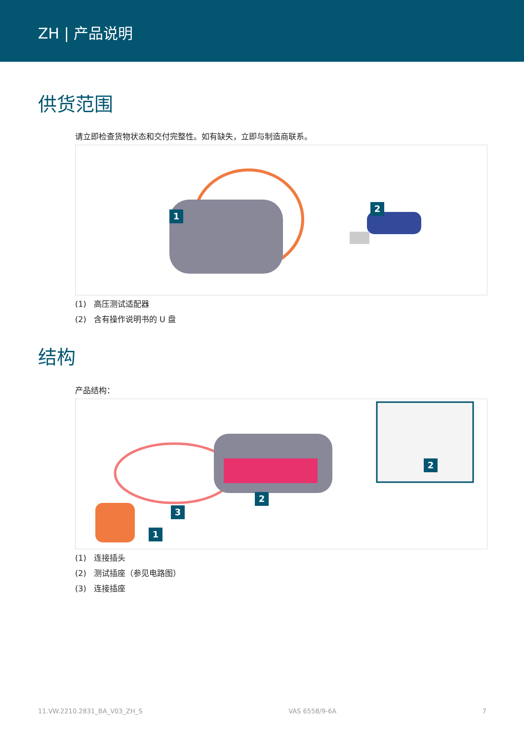ZH | 产品说明
供货范围
请立即检查货物状态和交付完整性。如有缺失，立即与制造商联系。
1
2
(1) 高压测试适配器
(2) 含有操作说明书的 U 盘
结构
产品结构：
2
2
3
1
(1) 连接插头
(2) 测试插座（参见电路图）
(3) 连接插座
11.VW.2210.2831_BA_V03_ZH_S VAS 6558/9-6A 7